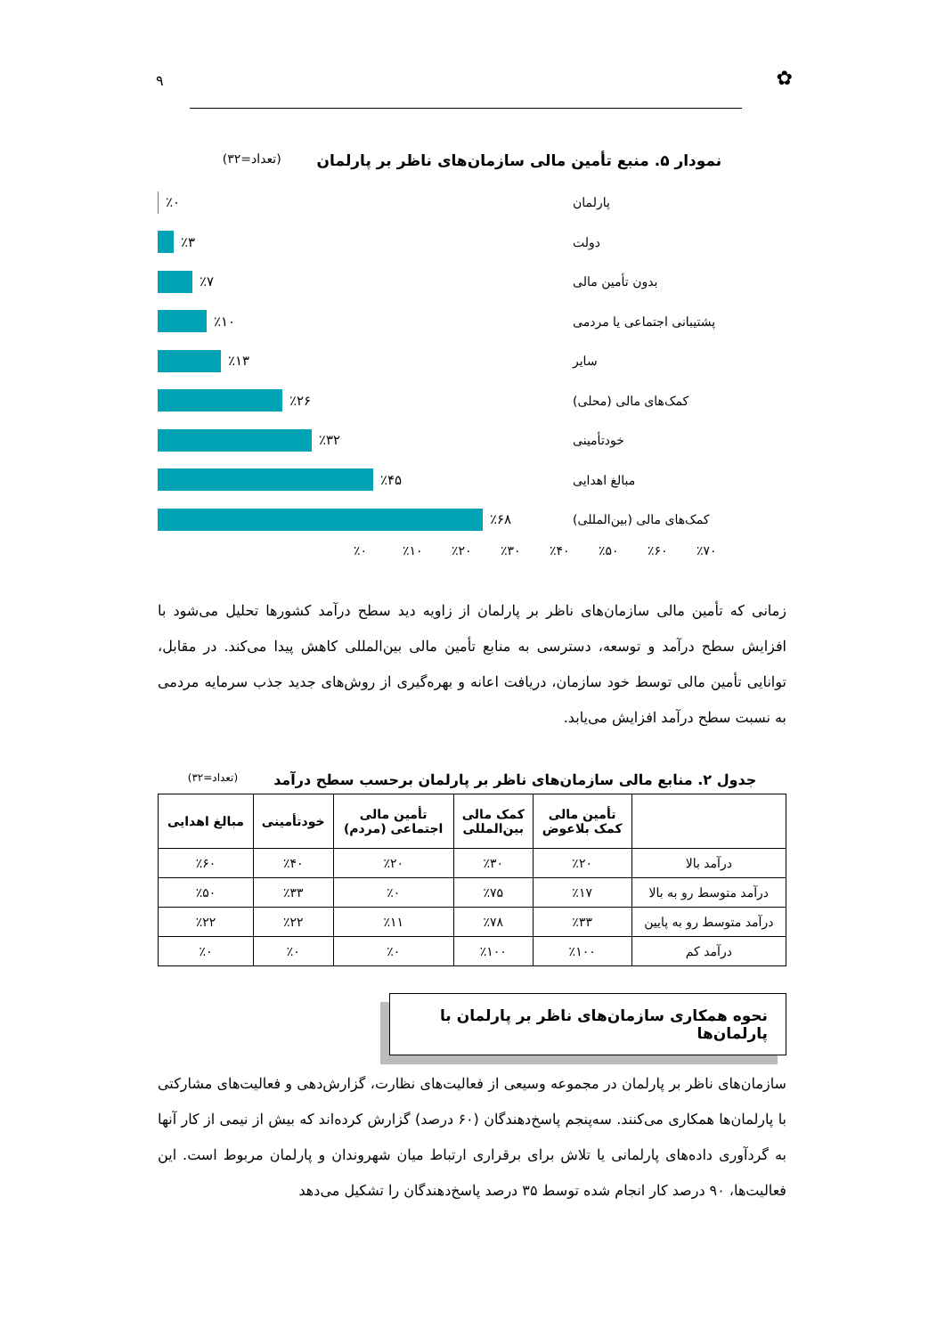✿ ۹
نمودار ۵. منبع تأمین مالی سازمان‌های ناظر بر پارلمان (تعداد=۳۲)
پارلمان ٪۰
دولت ٪۳
بدون تأمین مالی ٪۷
پشتیبانی اجتماعی یا مردمی ٪۱۰
سایر ٪۱۳
کمک‌های مالی (محلی) ٪۲۶
خودتأمینی ٪۳۲
مبالغ اهدایی ٪۴۵
کمک‌های مالی (بین‌المللی) ٪۶۸
٪۰ ٪۱۰ ٪۲۰ ٪۳۰ ٪۴۰ ٪۵۰ ٪۶۰ ٪۷۰
زمانی که تأمین مالی سازمان‌های ناظر بر پارلمان از زاویه دید سطح درآمد کشورها تحلیل می‌شود با افزایش سطح درآمد و توسعه، دسترسی به منابع تأمین مالی بین‌المللی کاهش پیدا می‌کند. در مقابل، توانایی تأمین مالی توسط خود سازمان، دریافت اعانه و بهره‌گیری از روش‌های جدید جذب سرمایه مردمی به نسبت سطح درآمد افزایش می‌یابد.
جدول ۲. منابع مالی سازمان‌های ناظر بر پارلمان برحسب سطح درآمد (تعداد=۳۲)
| | تأمین مالی کمک بلاعوض | کمک مالی بین‌المللی | تأمین مالی اجتماعی (مردم) | خودتأمینی | مبالغ اهدایی |
| --- | --- | --- | --- | --- | --- |
| درآمد بالا | ٪۲۰ | ٪۳۰ | ٪۲۰ | ٪۴۰ | ٪۶۰ |
| درآمد متوسط رو به بالا | ٪۱۷ | ٪۷۵ | ٪۰ | ٪۳۳ | ٪۵۰ |
| درآمد متوسط رو به پایین | ٪۳۳ | ٪۷۸ | ٪۱۱ | ٪۲۲ | ٪۲۲ |
| درآمد کم | ٪۱۰۰ | ٪۱۰۰ | ٪۰ | ٪۰ | ٪۰ |
نحوه همکاری سازمان‌های ناظر بر پارلمان با پارلمان‌ها
سازمان‌های ناظر بر پارلمان در مجموعه وسیعی از فعالیت‌های نظارت، گزارش‌دهی و فعالیت‌های مشارکتی با پارلمان‌ها همکاری می‌کنند. سه‌پنجم پاسخ‌دهندگان (۶۰ درصد) گزارش کرده‌اند که بیش از نیمی از کار آنها به گردآوری داده‌های پارلمانی یا تلاش برای برقراری ارتباط میان شهروندان و پارلمان مربوط است. این فعالیت‌ها، ۹۰ درصد کار انجام شده توسط ۳۵ درصد پاسخ‌دهندگان را تشکیل می‌دهد